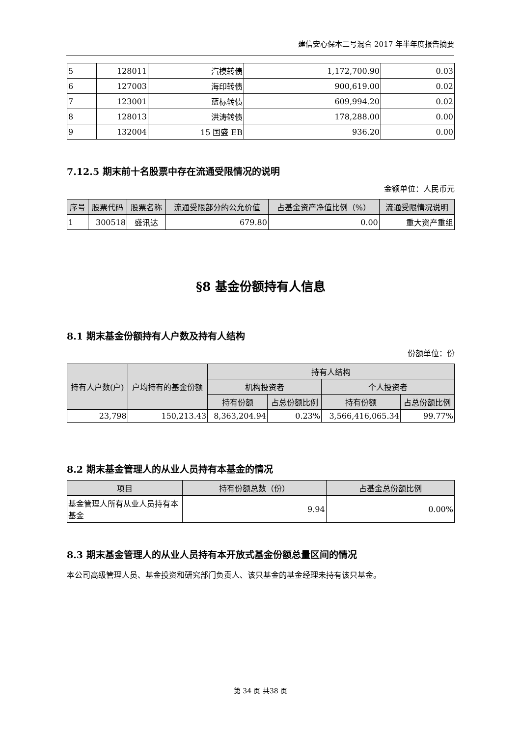建信安心保本二号混合 2017 年半年度报告摘要
| 5 | 128011 | 汽模转债 | 1,172,700.90 | 0.03 |
| 6 | 127003 | 海印转债 | 900,619.00 | 0.02 |
| 7 | 123001 | 蓝标转债 | 609,994.20 | 0.02 |
| 8 | 128013 | 洪涛转债 | 178,288.00 | 0.00 |
| 9 | 132004 | 15 国盛 EB | 936.20 | 0.00 |
7.12.5 期末前十名股票中存在流通受限情况的说明
金额单位：人民币元
| 序号 | 股票代码 | 股票名称 | 流通受限部分的公允价值 | 占基金资产净值比例（%） | 流通受限情况说明 |
| --- | --- | --- | --- | --- | --- |
| 1 | 300518 | 盛讯达 | 679.80 | 0.00 | 重大资产重组 |
§8 基金份额持有人信息
8.1 期末基金份额持有人户数及持有人结构
份额单位：份
| 持有人户数(户) | 户均持有的基金份额 | 持有人结构 | | | |
| --- | --- | --- | --- | --- | --- |
| | | 机构投资者 | | 个人投资者 | |
| | | 持有份额 | 占总份额比例 | 持有份额 | 占总份额比例 |
| 23,798 | 150,213.43 | 8,363,204.94 | 0.23% | 3,566,416,065.34 | 99.77% |
8.2 期末基金管理人的从业人员持有本基金的情况
| 项目 | 持有份额总数（份） | 占基金总份额比例 |
| --- | --- | --- |
| 基金管理人所有从业人员持有本基金 | 9.94 | 0.00% |
8.3 期末基金管理人的从业人员持有本开放式基金份额总量区间的情况
本公司高级管理人员、基金投资和研究部门负责人、该只基金的基金经理未持有该只基金。
第 34 页 共38 页